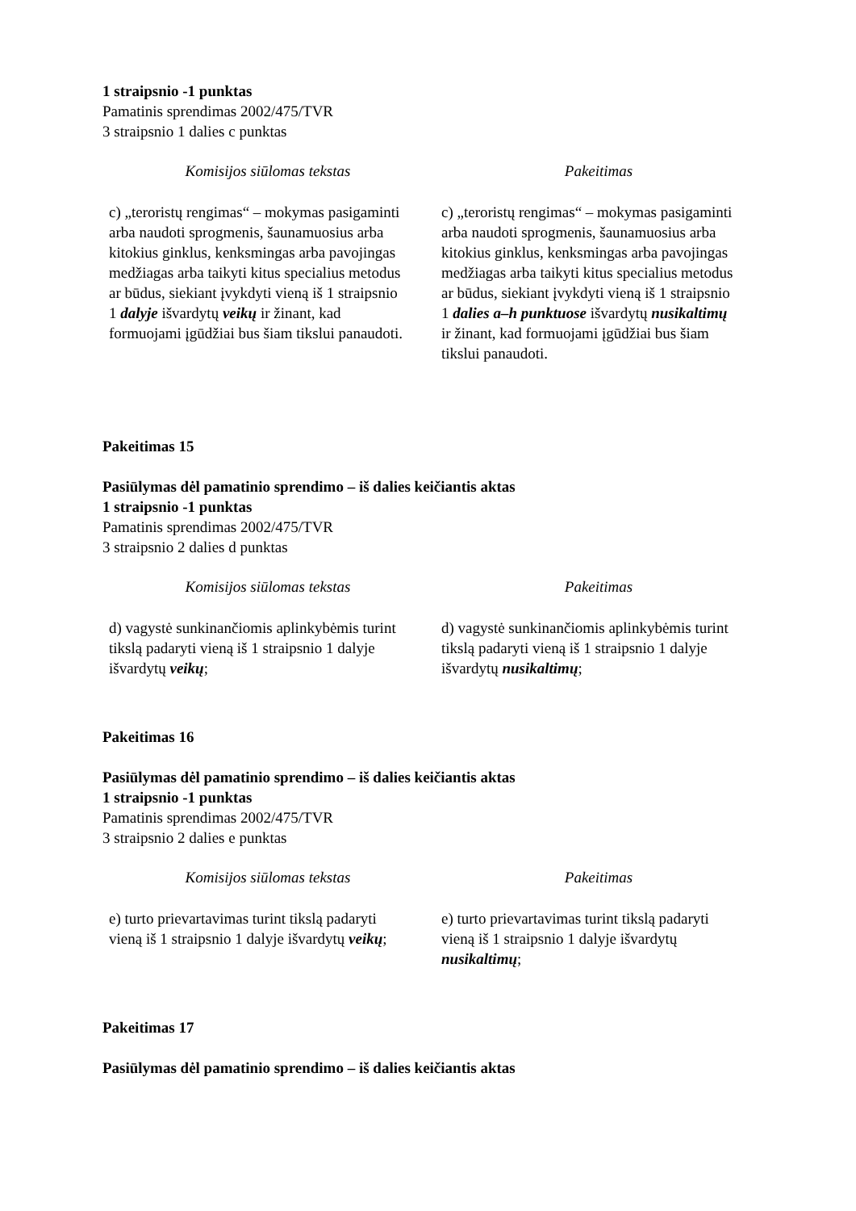1 straipsnio -1 punktas
Pamatinis sprendimas 2002/475/TVR
3 straipsnio 1 dalies c punktas
| Komisijos siūlomas tekstas | Pakeitimas |
| --- | --- |
| c) „teroristų rengimas“ – mokymas pasigaminti arba naudoti sprogmenis, šaunamuosius arba kitokius ginklus, kenksmingas arba pavojingas medžiagas arba taikyti kitus specialius metodus ar būdus, siekiant įvykdyti vieną iš 1 straipsnio 1 dalyje išvardytų veikų ir žinant, kad formuojami įgūdžiai bus šiam tikslui panaudoti. | c) „teroristų rengimas“ – mokymas pasigaminti arba naudoti sprogmenis, šaunamuosius arba kitokius ginklus, kenksmingas arba pavojingas medžiagas arba taikyti kitus specialius metodus ar būdus, siekiant įvykdyti vieną iš 1 straipsnio 1 dalies a–h punktuose išvardytų nusikaltimų ir žinant, kad formuojami įgūdžiai bus šiam tikslui panaudoti. |
Pakeitimas 15
Pasiūlymas dėl pamatinio sprendimo – iš dalies keičiantis aktas
1 straipsnio -1 punktas
Pamatinis sprendimas 2002/475/TVR
3 straipsnio 2 dalies d punktas
| Komisijos siūlomas tekstas | Pakeitimas |
| --- | --- |
| d) vagystė sunkinančiomis aplinkybėmis turint tikslą padaryti vieną iš 1 straipsnio 1 dalyje išvardytų veikų ; | d) vagystė sunkinančiomis aplinkybėmis turint tikslą padaryti vieną iš 1 straipsnio 1 dalyje išvardytų nusikaltimų ; |
Pakeitimas 16
Pasiūlymas dėl pamatinio sprendimo – iš dalies keičiantis aktas
1 straipsnio -1 punktas
Pamatinis sprendimas 2002/475/TVR
3 straipsnio 2 dalies e punktas
| Komisijos siūlomas tekstas | Pakeitimas |
| --- | --- |
| e) turto prievartavimas turint tikslą padaryti vieną iš 1 straipsnio 1 dalyje išvardytų veikų ; | e) turto prievartavimas turint tikslą padaryti vieną iš 1 straipsnio 1 dalyje išvardytų nusikaltimų ; |
Pakeitimas 17
Pasiūlymas dėl pamatinio sprendimo – iš dalies keičiantis aktas